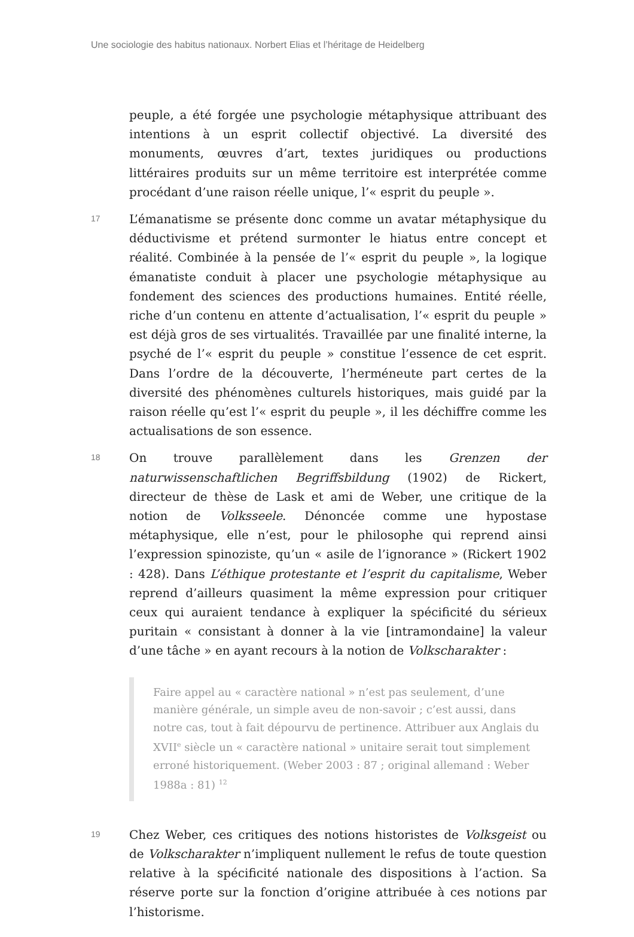Une sociologie des habitus nationaux. Norbert Elias et l’héritage de Heidelberg
peuple, a été forgée une psychologie métaphysique attribuant des intentions à un esprit collectif objectivé. La diversité des monuments, œuvres d’art, textes juridiques ou productions littéraires produits sur un même territoire est interprétée comme procédant d’une raison réelle unique, l’« esprit du peuple ».
17
L’émanatisme se présente donc comme un avatar métaphysique du déductivisme et prétend surmonter le hiatus entre concept et réalité. Combinée à la pensée de l’« esprit du peuple », la logique émanatiste conduit à placer une psychologie métaphysique au fondement des sciences des productions humaines. Entité réelle, riche d’un contenu en attente d’actualisation, l’« esprit du peuple » est déjà gros de ses virtualités. Travaillée par une finalité interne, la psyché de l’« esprit du peuple » constitue l’essence de cet esprit. Dans l’ordre de la découverte, l’herméneute part certes de la diversité des phénomènes culturels historiques, mais guidé par la raison réelle qu’est l’« esprit du peuple », il les déchiffre comme les actualisations de son essence.
18
On trouve parallèlement dans les Grenzen der naturwissenschaftlichen Begriffsbildung (1902) de Rickert, directeur de thèse de Lask et ami de Weber, une critique de la notion de Volksseele. Dénoncée comme une hypostase métaphysique, elle n’est, pour le philosophe qui reprend ainsi l’expression spinoziste, qu’un « asile de l’ignorance » (Rickert 1902 : 428). Dans L’éthique protestante et l’esprit du capitalisme, Weber reprend d’ailleurs quasiment la même expression pour critiquer ceux qui auraient tendance à expliquer la spécificité du sérieux puritain « consistant à donner à la vie [intramondaine] la valeur d’une tâche » en ayant recours à la notion de Volkscharakter :
Faire appel au « caractère national » n’est pas seulement, d’une manière générale, un simple aveu de non-savoir ; c’est aussi, dans notre cas, tout à fait dépourvu de pertinence. Attribuer aux Anglais du XVII<sup>e</sup> siècle un « caractère national » unitaire serait tout simplement erroné historiquement. (Weber 2003 : 87 ; original allemand : Weber 1988a : 81) <sup>12</sup>
19
Chez Weber, ces critiques des notions historistes de Volksgeist ou de Volkscharakter n’impliquent nullement le refus de toute question relative à la spécificité nationale des dispositions à l’action. Sa réserve porte sur la fonction d’origine attribuée à ces notions par l’historisme.